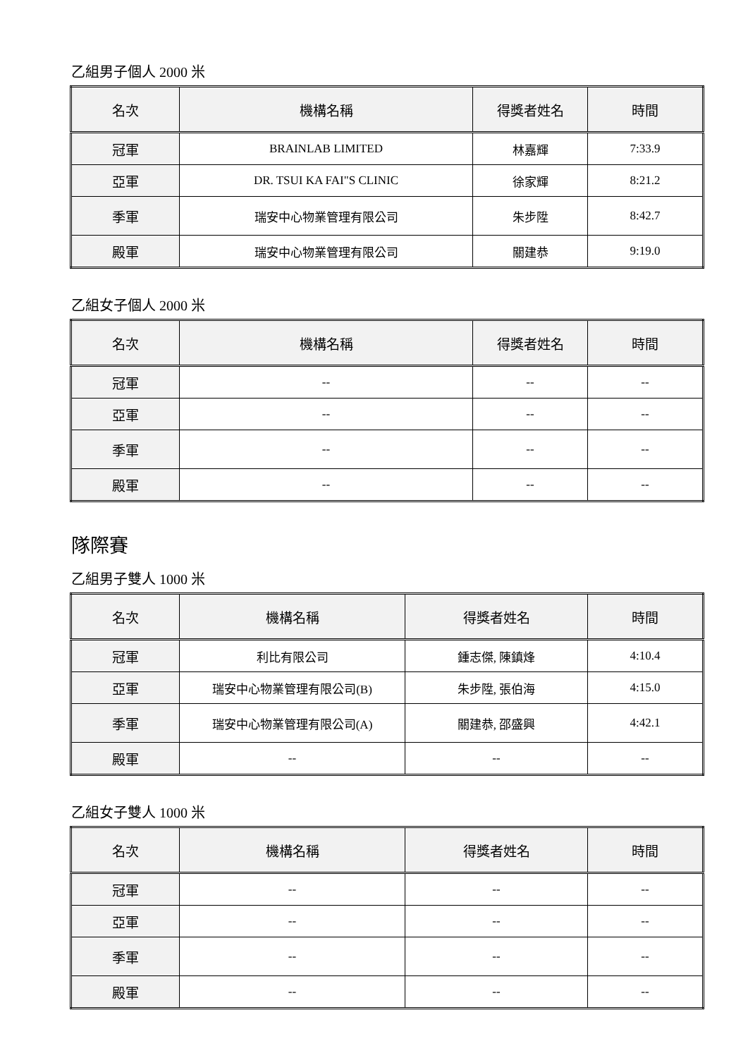乙組男子個人 2000 米
| 名次 | 機構名稱 | 得獎者姓名 | 時間 |
| --- | --- | --- | --- |
| 冠軍 | BRAINLAB LIMITED | 林嘉輝 | 7:33.9 |
| 亞軍 | DR. TSUI KA FAI"S CLINIC | 徐家輝 | 8:21.2 |
| 季軍 | 瑞安中心物業管理有限公司 | 朱步陞 | 8:42.7 |
| 殿軍 | 瑞安中心物業管理有限公司 | 關建恭 | 9:19.0 |
乙組女子個人 2000 米
| 名次 | 機構名稱 | 得獎者姓名 | 時間 |
| --- | --- | --- | --- |
| 冠軍 | -- | -- | -- |
| 亞軍 | -- | -- | -- |
| 季軍 | -- | -- | -- |
| 殿軍 | -- | -- | -- |
隊際賽
乙組男子雙人 1000 米
| 名次 | 機構名稱 | 得獎者姓名 | 時間 |
| --- | --- | --- | --- |
| 冠軍 | 利比有限公司 | 鍾志傑, 陳鎮烽 | 4:10.4 |
| 亞軍 | 瑞安中心物業管理有限公司(B) | 朱步陞, 張伯海 | 4:15.0 |
| 季軍 | 瑞安中心物業管理有限公司(A) | 關建恭, 邵盛興 | 4:42.1 |
| 殿軍 | -- | -- | -- |
乙組女子雙人 1000 米
| 名次 | 機構名稱 | 得獎者姓名 | 時間 |
| --- | --- | --- | --- |
| 冠軍 | -- | -- | -- |
| 亞軍 | -- | -- | -- |
| 季軍 | -- | -- | -- |
| 殿軍 | -- | -- | -- |